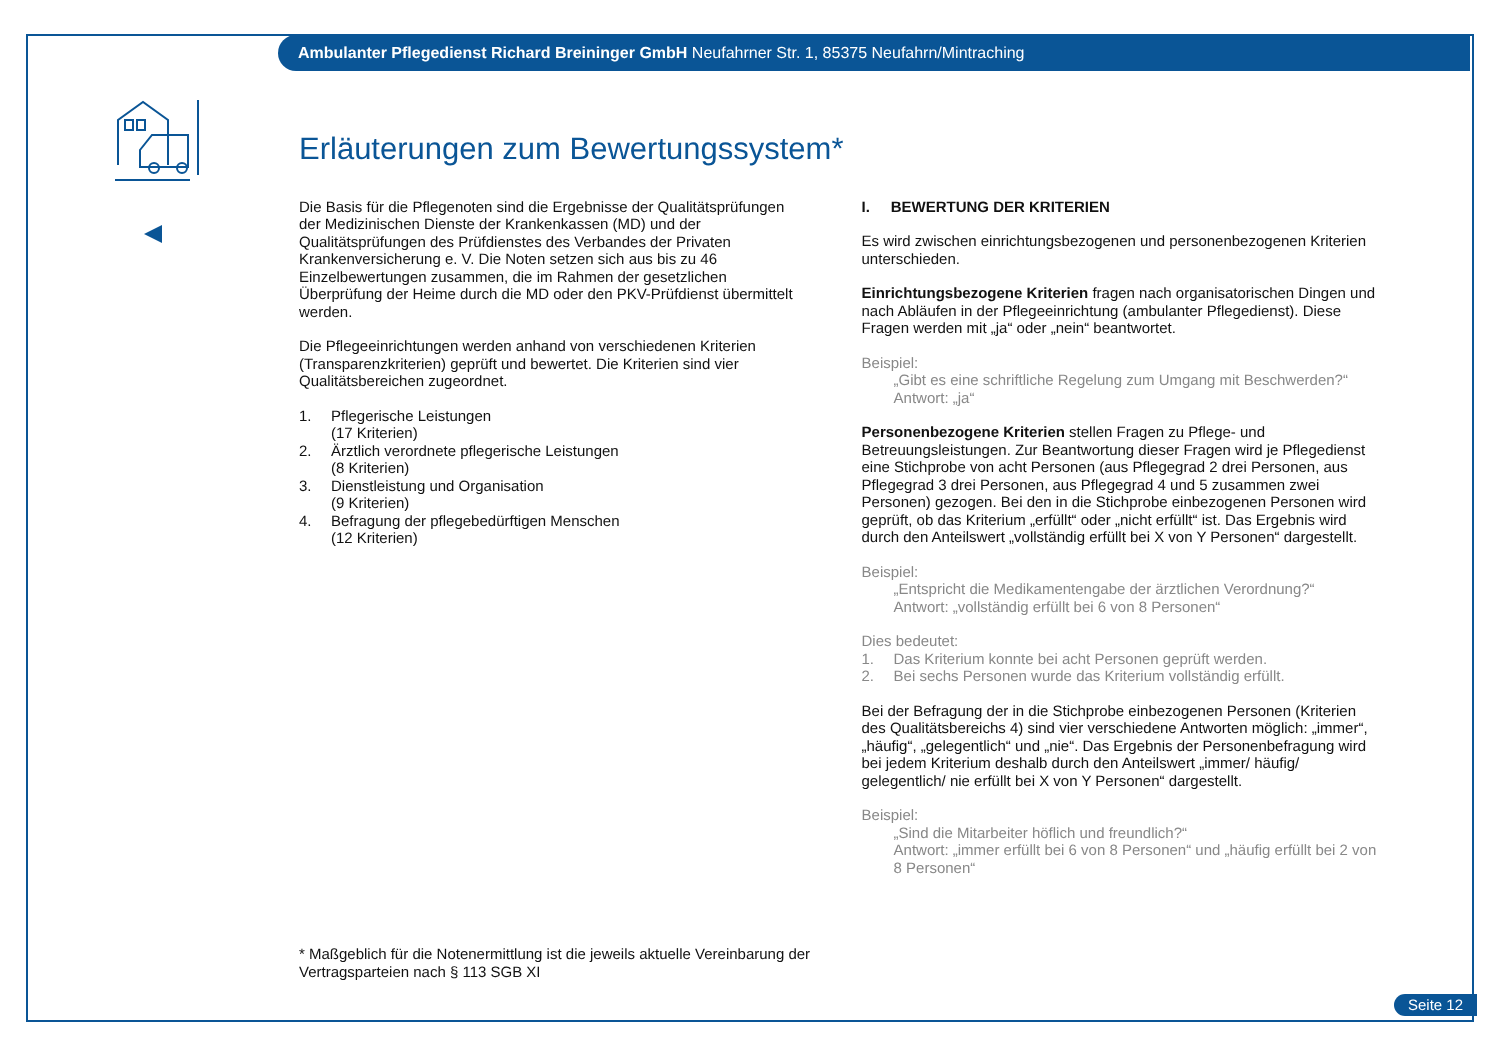Ambulanter Pflegedienst Richard Breininger GmbH Neufahrner Str. 1, 85375 Neufahrn/Mintraching
Erläuterungen zum Bewertungssystem*
Die Basis für die Pflegenoten sind die Ergebnisse der Qualitätsprüfungen der Medizinischen Dienste der Krankenkassen (MD) und der Qualitätsprüfungen des Prüfdienstes des Verbandes der Privaten Krankenversicherung e. V. Die Noten setzen sich aus bis zu 46 Einzelbewertungen zusammen, die im Rahmen der gesetzlichen Überprüfung der Heime durch die MD oder den PKV-Prüfdienst übermittelt werden.
Die Pflegeeinrichtungen werden anhand von verschiedenen Kriterien (Transparenzkriterien) geprüft und bewertet. Die Kriterien sind vier Qualitätsbereichen zugeordnet.
1. Pflegerische Leistungen
(17 Kriterien)
2. Ärztlich verordnete pflegerische Leistungen
(8 Kriterien)
3. Dienstleistung und Organisation
(9 Kriterien)
4. Befragung der pflegebedürftigen Menschen
(12 Kriterien)
I. BEWERTUNG DER KRITERIEN
Es wird zwischen einrichtungsbezogenen und personenbezogenen Kriterien unterschieden.
Einrichtungsbezogene Kriterien fragen nach organisatorischen Dingen und nach Abläufen in der Pflegeeinrichtung (ambulanter Pflegedienst). Diese Fragen werden mit „ja“ oder „nein“ beantwortet.
Beispiel:
„Gibt es eine schriftliche Regelung zum Umgang mit Beschwerden?“
Antwort: „ja“
Personenbezogene Kriterien stellen Fragen zu Pflege- und Betreuungsleistungen. Zur Beantwortung dieser Fragen wird je Pflegedienst eine Stichprobe von acht Personen (aus Pflegegrad 2 drei Personen, aus Pflegegrad 3 drei Personen, aus Pflegegrad 4 und 5 zusammen zwei Personen) gezogen. Bei den in die Stichprobe einbezogenen Personen wird geprüft, ob das Kriterium „erfüllt“ oder „nicht erfüllt“ ist. Das Ergebnis wird durch den Anteilswert „vollständig erfüllt bei X von Y Personen“ dargestellt.
Beispiel:
„Entspricht die Medikamentengabe der ärztlichen Verordnung?“
Antwort: „vollständig erfüllt bei 6 von 8 Personen“
Dies bedeutet:
1. Das Kriterium konnte bei acht Personen geprüft werden.
2. Bei sechs Personen wurde das Kriterium vollständig erfüllt.
Bei der Befragung der in die Stichprobe einbezogenen Personen (Kriterien des Qualitätsbereichs 4) sind vier verschiedene Antworten möglich: „immer“, „häufig“, „gelegentlich“ und „nie“. Das Ergebnis der Personenbefragung wird bei jedem Kriterium deshalb durch den Anteilswert „immer/ häufig/ gelegentlich/ nie erfüllt bei X von Y Personen“ dargestellt.
Beispiel:
„Sind die Mitarbeiter höflich und freundlich?“
Antwort: „immer erfüllt bei 6 von 8 Personen“ und „häufig erfüllt bei 2 von 8 Personen“
* Maßgeblich für die Notenermittlung ist die jeweils aktuelle Vereinbarung der Vertragsparteien nach § 113 SGB XI
Seite 12